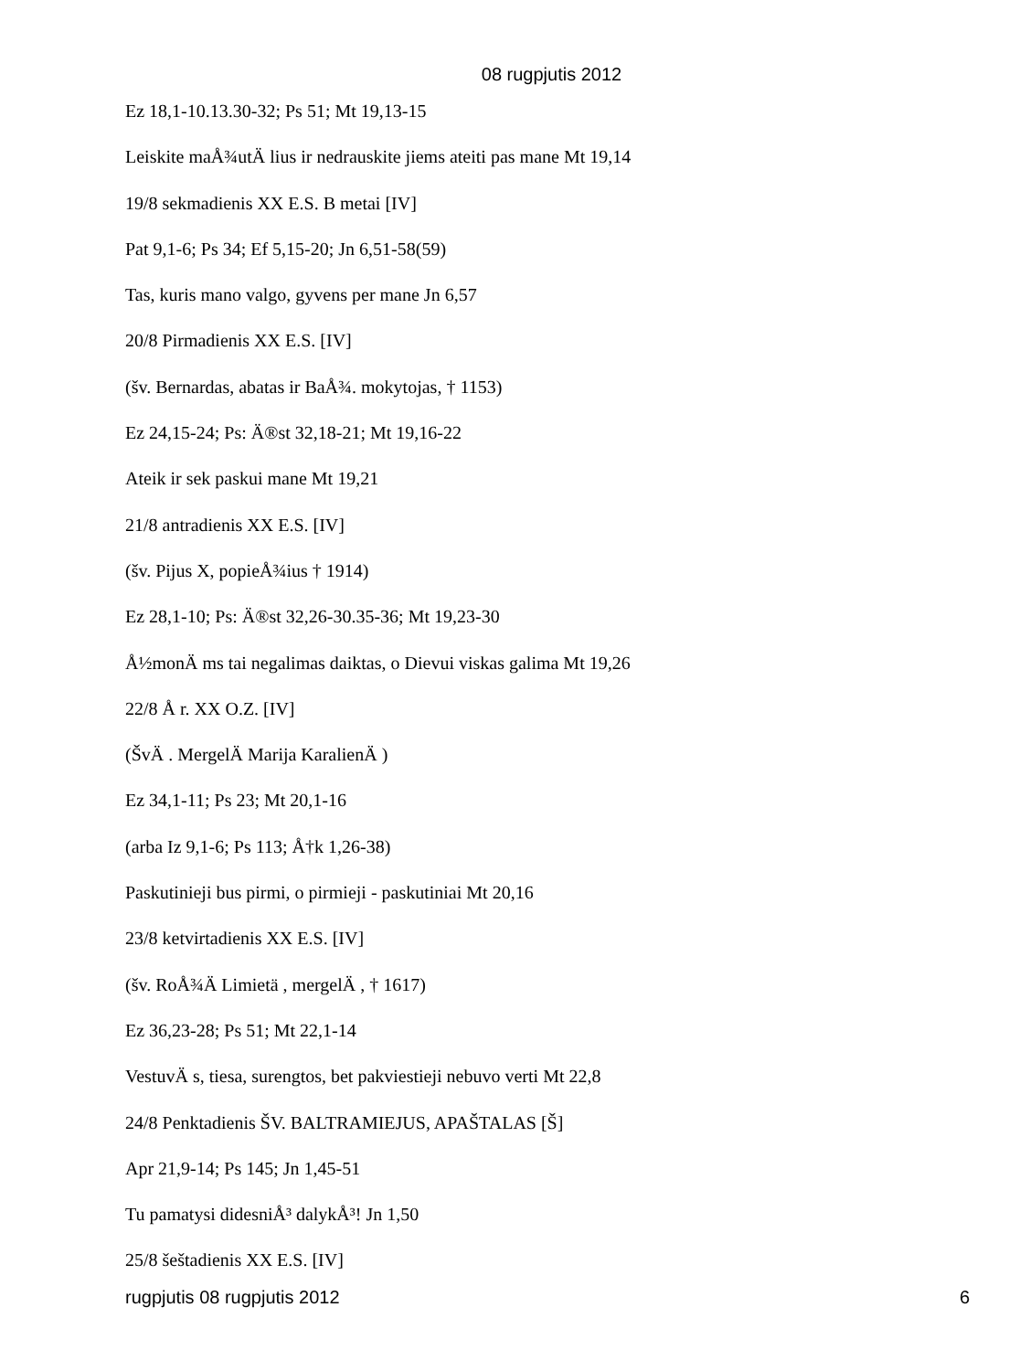08 rugpjutis 2012
Ez 18,1-10.13.30-32; Ps 51; Mt 19,13-15
Leiskite maÅ¾utÄ lius ir nedrauskite jiems ateiti pas mane Mt 19,14
19/8 sekmadienis XX E.S. B metai [IV]
Pat 9,1-6; Ps 34; Ef 5,15-20; Jn 6,51-58(59)
Tas, kuris mano valgo, gyvens per mane Jn 6,57
20/8 Pirmadienis XX E.S. [IV]
(šv. Bernardas, abatas ir BaÅ¾. mokytojas, † 1153)
Ez 24,15-24; Ps: Ä®st 32,18-21; Mt 19,16-22
Ateik ir sek paskui mane Mt 19,21
21/8 antradienis XX E.S. [IV]
(šv. Pijus X, popieÅ¾ius † 1914)
Ez 28,1-10; Ps: Ä®st 32,26-30.35-36; Mt 19,23-30
Å½monÄ ms tai negalimas daiktas, o Dievui viskas galima Mt 19,26
22/8 Å r. XX O.Z. [IV]
(ŠvÄ . MergelÄ Marija KaralienÄ )
Ez 34,1-11; Ps 23; Mt 20,1-16
(arba Iz 9,1-6; Ps 113; Å†k 1,26-38)
Paskutinieji bus pirmi, o pirmieji - paskutiniai Mt 20,16
23/8 ketvirtadienis XX E.S. [IV]
(šv. RoÅ¾Ä Limietä , mergelÄ , † 1617)
Ez 36,23-28; Ps 51; Mt 22,1-14
VestuvÄ s, tiesa, surengtos, bet pakviestieji nebuvo verti Mt 22,8
24/8 Penktadienis ŠV. BALTRAMIEJUS, APAŠTALAS [Š]
Apr 21,9-14; Ps 145; Jn 1,45-51
Tu pamatysi didesniÅ³ dalykÅ³! Jn 1,50
25/8 šeštadienis XX E.S. [IV]
rugpjutis 08 rugpjutis 2012 6